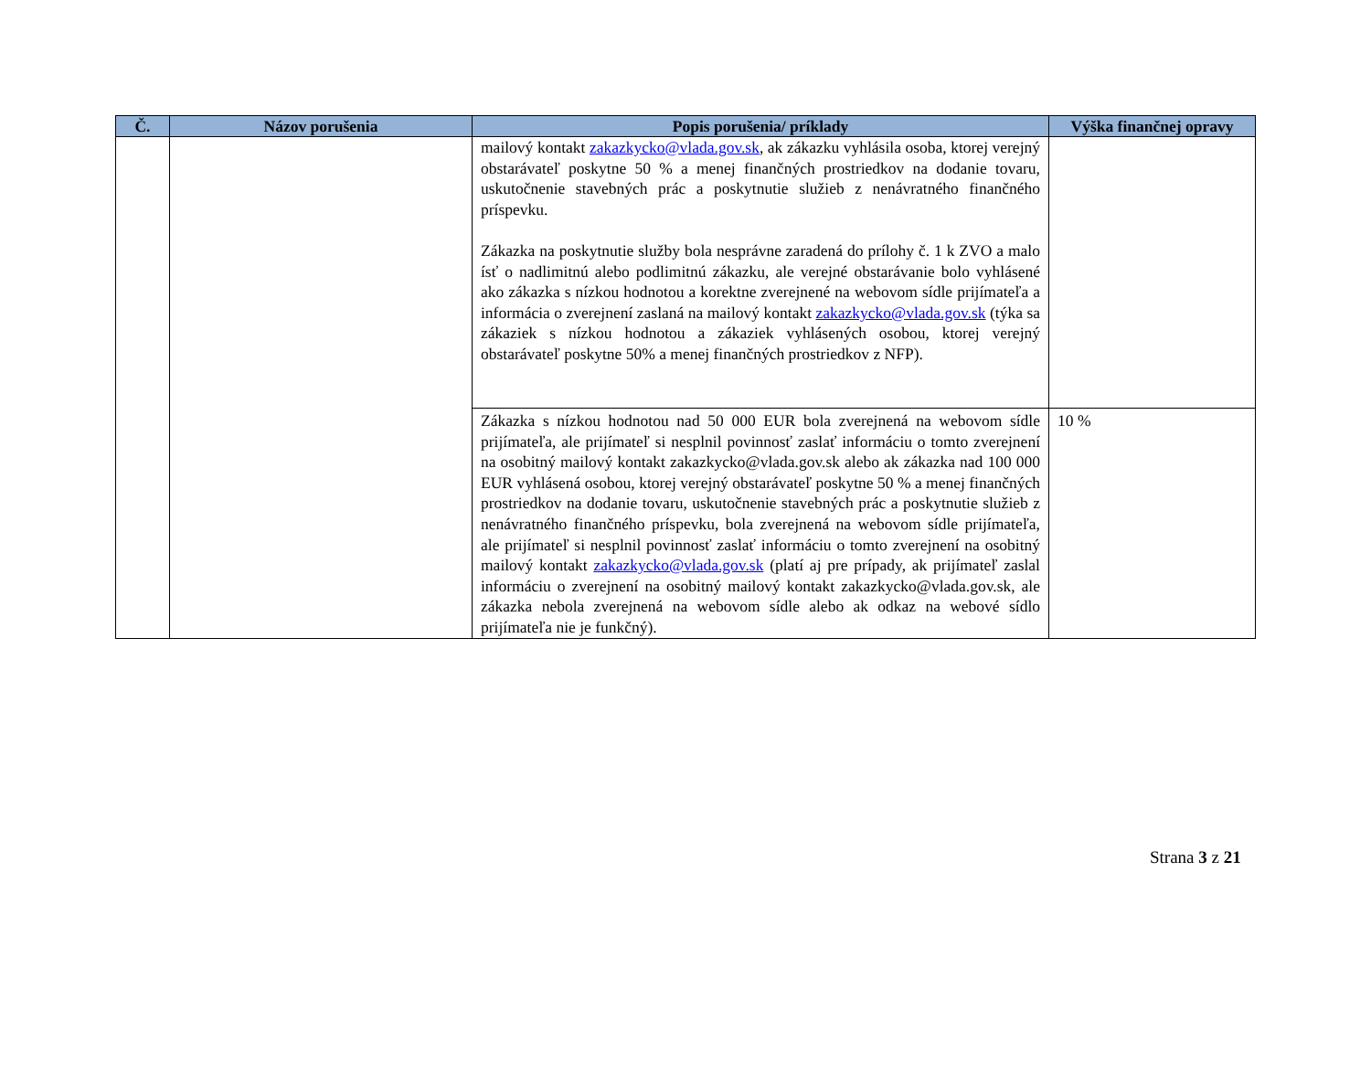| Č. | Názov porušenia | Popis porušenia/ príklady | Výška finančnej opravy |
| --- | --- | --- | --- |
| | | mailový kontakt zakazkycko@vlada.gov.sk , ak zákazku vyhlásila osoba, ktorej verejný obstarávateľ poskytne 50 % a menej finančných prostriedkov na dodanie tovaru, uskutočnenie stavebných prác a poskytnutie služieb z nenávratného finančného príspevku. Zákazka na poskytnutie služby bola nesprávne zaradená do prílohy č. 1 k ZVO a malo ísť o nadlimitnú alebo podlimitnú zákazku, ale verejné obstarávanie bolo vyhlásené ako zákazka s nízkou hodnotou a korektne zverejnené na webovom sídle prijímateľa a informácia o zverejnení zaslaná na mailový kontakt zakazkycko@vlada.gov.sk (týka sa zákaziek s nízkou hodnotou a zákaziek vyhlásených osobou, ktorej verejný obstarávateľ poskytne 50% a menej finančných prostriedkov z NFP). | |
| | | Zákazka s nízkou hodnotou nad 50 000 EUR bola zverejnená na webovom sídle prijímateľa, ale prijímateľ si nesplnil povinnosť zaslať informáciu o tomto zverejnení na osobitný mailový kontakt zakazkycko@vlada.gov.sk alebo ak zákazka nad 100 000 EUR vyhlásená osobou, ktorej verejný obstarávateľ poskytne 50 % a menej finančných prostriedkov na dodanie tovaru, uskutočnenie stavebných prác a poskytnutie služieb z nenávratného finančného príspevku, bola zverejnená na webovom sídle prijímateľa, ale prijímateľ si nesplnil povinnosť zaslať informáciu o tomto zverejnení na osobitný mailový kontakt zakazkycko@vlada.gov.sk (platí aj pre prípady, ak prijímateľ zaslal informáciu o zverejnení na osobitný mailový kontakt zakazkycko@vlada.gov.sk, ale zákazka nebola zverejnená na webovom sídle alebo ak odkaz na webové sídlo prijímateľa nie je funkčný). | 10 % |
Strana 3 z 21